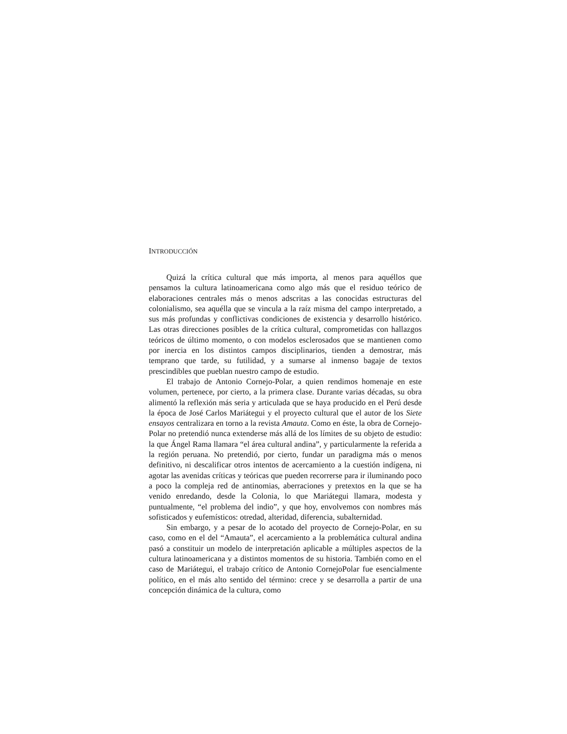INTRODUCCIÓN
Quizá la crítica cultural que más importa, al menos para aquéllos que pensamos la cultura latinoamericana como algo más que el residuo teórico de elaboraciones centrales más o menos adscritas a las conocidas estructuras del colonialismo, sea aquélla que se vincula a la raíz misma del campo interpretado, a sus más profundas y conflictivas condiciones de existencia y desarrollo histórico. Las otras direcciones posibles de la crítica cultural, comprometidas con hallazgos teóricos de último momento, o con modelos esclerosados que se mantienen como por inercia en los distintos campos disciplinarios, tienden a demostrar, más temprano que tarde, su futilidad, y a sumarse al inmenso bagaje de textos prescindibles que pueblan nuestro campo de estudio.
El trabajo de Antonio Cornejo-Polar, a quien rendimos homenaje en este volumen, pertenece, por cierto, a la primera clase. Durante varias décadas, su obra alimentó la reflexión más seria y articulada que se haya producido en el Perú desde la época de José Carlos Mariátegui y el proyecto cultural que el autor de los Siete ensayos centralizara en torno a la revista Amauta. Como en éste, la obra de Cornejo-Polar no pretendió nunca extenderse más allá de los límites de su objeto de estudio: la que Ángel Rama llamara “el área cultural andina”, y particularmente la referida a la región peruana. No pretendió, por cierto, fundar un paradigma más o menos definitivo, ni descalificar otros intentos de acercamiento a la cuestión indígena, ni agotar las avenidas críticas y teóricas que pueden recorrerse para ir iluminando poco a poco la compleja red de antinomias, aberraciones y pretextos en la que se ha venido enredando, desde la Colonia, lo que Mariátegui llamara, modesta y puntualmente, “el problema del indio”, y que hoy, envolvemos con nombres más sofisticados y eufemísticos: otredad, alteridad, diferencia, subalternidad.
Sin embargo, y a pesar de lo acotado del proyecto de Cornejo-Polar, en su caso, como en el del “Amauta”, el acercamiento a la problemática cultural andina pasó a constituir un modelo de interpretación aplicable a múltiples aspectos de la cultura latinoamericana y a distintos momentos de su historia. También como en el caso de Mariátegui, el trabajo crítico de Antonio CornejoPolar fue esencialmente político, en el más alto sentido del término: crece y se desarrolla a partir de una concepción dinámica de la cultura, como